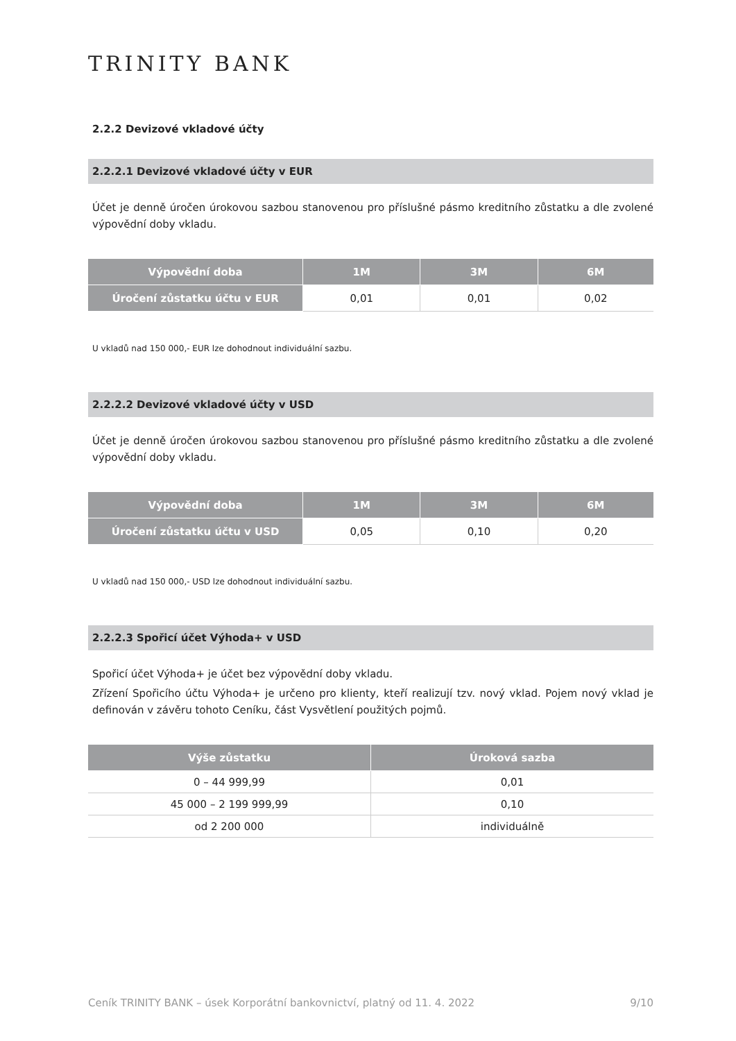TRINITY BANK
2.2.2 Devizové vkladové účty
2.2.2.1 Devizové vkladové účty v EUR
Účet je denně úročen úrokovou sazbou stanovenou pro příslušné pásmo kreditního zůstatku a dle zvolené výpovědní doby vkladu.
| Výpovědní doba | 1M | 3M | 6M |
| --- | --- | --- | --- |
| Úročení zůstatku účtu v EUR | 0,01 | 0,01 | 0,02 |
U vkladů nad 150 000,- EUR lze dohodnout individuální sazbu.
2.2.2.2 Devizové vkladové účty v USD
Účet je denně úročen úrokovou sazbou stanovenou pro příslušné pásmo kreditního zůstatku a dle zvolené výpovědní doby vkladu.
| Výpovědní doba | 1M | 3M | 6M |
| --- | --- | --- | --- |
| Úročení zůstatku účtu v USD | 0,05 | 0,10 | 0,20 |
U vkladů nad 150 000,- USD lze dohodnout individuální sazbu.
2.2.2.3 Spořicí účet Výhoda+ v USD
Spořicí účet Výhoda+ je účet bez výpovědní doby vkladu.
Zřízení Spořicího účtu Výhoda+ je určeno pro klienty, kteří realizují tzv. nový vklad. Pojem nový vklad je definován v závěru tohoto Ceníku, část Vysvětlení použitých pojmů.
| Výše zůstatku | Úroková sazba |
| --- | --- |
| 0 – 44 999,99 | 0,01 |
| 45 000 – 2 199 999,99 | 0,10 |
| od 2 200 000 | individuálně |
Ceník TRINITY BANK – úsek Korporátní bankovnictví, platný od 11. 4. 2022 9/10